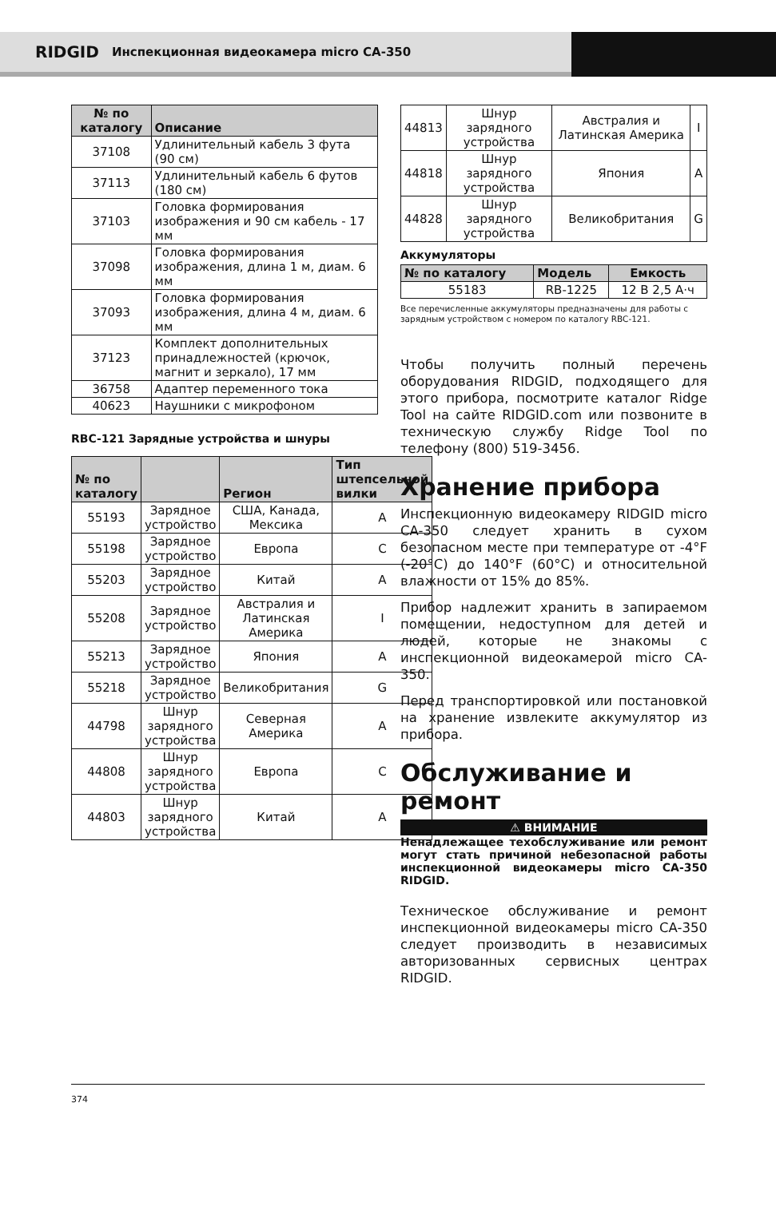RIDGID Инспекционная видеокамера micro CA-350
| № по каталогу | Описание |
| --- | --- |
| 37108 | Удлинительный кабель 3 фута (90 см) |
| 37113 | Удлинительный кабель 6 футов (180 см) |
| 37103 | Головка формирования изображения и 90 см кабель - 17 мм |
| 37098 | Головка формирования изображения, длина 1 м, диам. 6 мм |
| 37093 | Головка формирования изображения, длина 4 м, диам. 6 мм |
| 37123 | Комплект дополнительных принадлежностей (крючок, магнит и зеркало), 17 мм |
| 36758 | Адаптер переменного тока |
| 40623 | Наушники с микрофоном |
RBC-121 Зарядные устройства и шнуры
| № по каталогу | | Регион | Тип штепсельной вилки |
| --- | --- | --- | --- |
| 55193 | Зарядное устройство | США, Канада, Мексика | A |
| 55198 | Зарядное устройство | Европа | C |
| 55203 | Зарядное устройство | Китай | A |
| 55208 | Зарядное устройство | Австралия и Латинская Америка | I |
| 55213 | Зарядное устройство | Япония | A |
| 55218 | Зарядное устройство | Великобритания | G |
| 44798 | Шнур зарядного устройства | Северная Америка | A |
| 44808 | Шнур зарядного устройства | Европа | C |
| 44803 | Шнур зарядного устройства | Китай | A |
| 44813 | Шнур зарядного устройства | Австралия и Латинская Америка | I |
| 44818 | Шнур зарядного устройства | Япония | A |
| 44828 | Шнур зарядного устройства | Великобритания | G |
Аккумуляторы
| № по каталогу | Модель | Емкость |
| --- | --- | --- |
| 55183 | RB-1225 | 12 В 2,5 А·ч |
Все перечисленные аккумуляторы предназначены для работы с зарядным устройством с номером по каталогу RBC-121.
Чтобы получить полный перечень оборудования RIDGID, подходящего для этого прибора, посмотрите каталог Ridge Tool на сайте RIDGID.com или позвоните в техническую службу Ridge Tool по телефону (800) 519-3456.
Хранение прибора
Инспекционную видеокамеру RIDGID micro CA-350 следует хранить в сухом безопасном месте при температуре от -4°F (-20°C) до 140°F (60°C) и относительной влажности от 15% до 85%.
Прибор надлежит хранить в запираемом помещении, недоступном для детей и людей, которые не знакомы с инспекционной видеокамерой micro CA-350.
Перед транспортировкой или постановкой на хранение извлеките аккумулятор из прибора.
Обслуживание и ремонт
⚠ ВНИМАНИЕ
Ненадлежащее техобслуживание или ремонт могут стать причиной небезопасной работы инспекционной видеокамеры micro CA-350 RIDGID.
Техническое обслуживание и ремонт инспекционной видеокамеры micro CA-350 следует производить в независимых авторизованных сервисных центрах RIDGID.
374